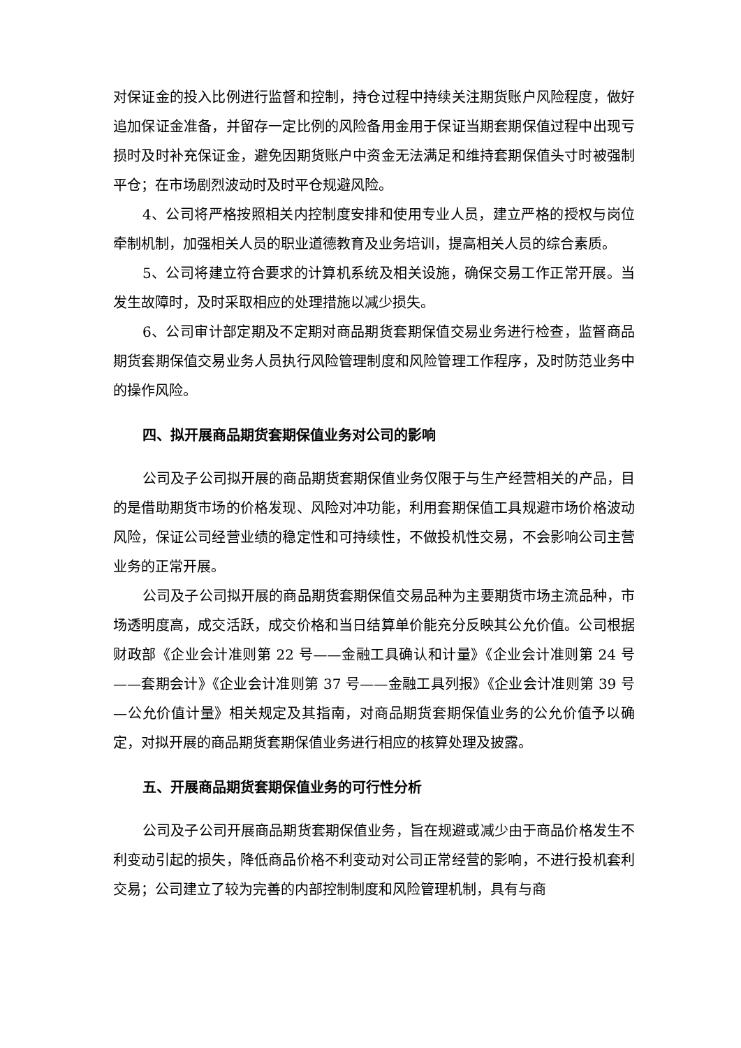对保证金的投入比例进行监督和控制，持仓过程中持续关注期货账户风险程度，做好追加保证金准备，并留存一定比例的风险备用金用于保证当期套期保值过程中出现亏损时及时补充保证金，避免因期货账户中资金无法满足和维持套期保值头寸时被强制平仓；在市场剧烈波动时及时平仓规避风险。
4、公司将严格按照相关内控制度安排和使用专业人员，建立严格的授权与岗位牵制机制，加强相关人员的职业道德教育及业务培训，提高相关人员的综合素质。
5、公司将建立符合要求的计算机系统及相关设施，确保交易工作正常开展。当发生故障时，及时采取相应的处理措施以减少损失。
6、公司审计部定期及不定期对商品期货套期保值交易业务进行检查，监督商品期货套期保值交易业务人员执行风险管理制度和风险管理工作程序，及时防范业务中的操作风险。
四、拟开展商品期货套期保值业务对公司的影响
公司及子公司拟开展的商品期货套期保值业务仅限于与生产经营相关的产品，目的是借助期货市场的价格发现、风险对冲功能，利用套期保值工具规避市场价格波动风险，保证公司经营业绩的稳定性和可持续性，不做投机性交易，不会影响公司主营业务的正常开展。
公司及子公司拟开展的商品期货套期保值交易品种为主要期货市场主流品种，市场透明度高，成交活跃，成交价格和当日结算单价能充分反映其公允价值。公司根据财政部《企业会计准则第 22 号——金融工具确认和计量》《企业会计准则第 24 号——套期会计》《企业会计准则第 37 号——金融工具列报》《企业会计准则第 39 号—公允价值计量》相关规定及其指南，对商品期货套期保值业务的公允价值予以确定，对拟开展的商品期货套期保值业务进行相应的核算处理及披露。
五、开展商品期货套期保值业务的可行性分析
公司及子公司开展商品期货套期保值业务，旨在规避或减少由于商品价格发生不利变动引起的损失，降低商品价格不利变动对公司正常经营的影响，不进行投机套利交易；公司建立了较为完善的内部控制制度和风险管理机制，具有与商